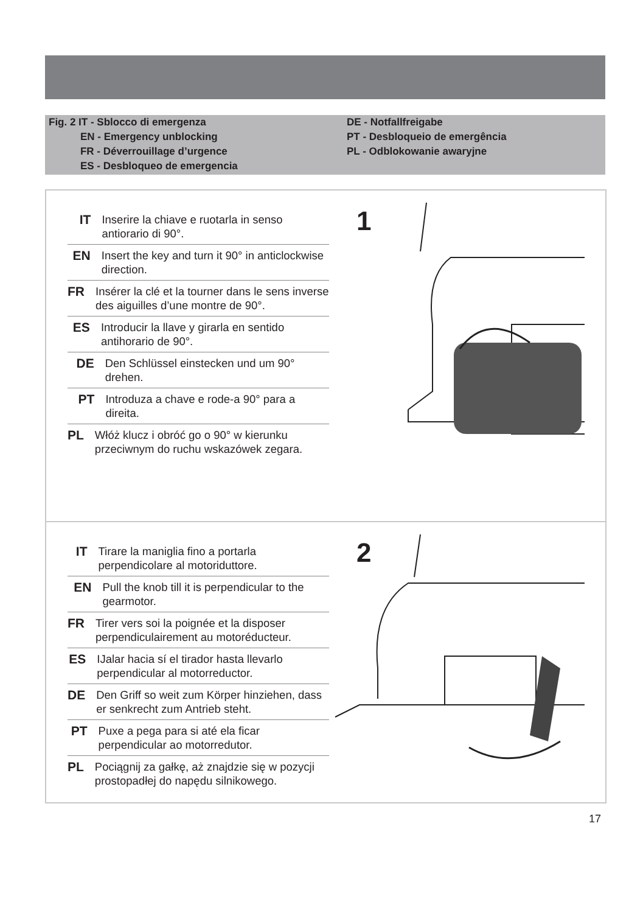Fig. 2 IT - Sblocco di emergenza
EN - Emergency unblocking
FR - Déverrouillage d’urgence
ES - Desbloqueo de emergencia
DE - Notfallfreigabe
PT - Desbloqueio de emergência
PL - Odblokowanie awaryjne
IT Inserire la chiave e ruotarla in senso antiorario di 90°.
EN Insert the key and turn it 90° in anticlockwise direction.
FR Insérer la clé et la tourner dans le sens inverse des aiguilles d’une montre de 90°.
ES Introducir la llave y girarla en sentido antihorario de 90°.
DE Den Schlüssel einstecken und um 90° drehen.
PT Introduza a chave e rode-a 90° para a direita.
PL Włóż klucz i obróć go o 90° w kierunku przeciwnym do ruchu wskazówek zegara.
1
IT Tirare la maniglia fino a portarla perpendicolare al motoriduttore.
EN Pull the knob till it is perpendicular to the gearmotor.
FR Tirer vers soi la poignée et la disposer perpendiculairement au motoréducteur.
ES IJalar hacia sí el tirador hasta llevarlo perpendicular al motorreductor.
DE Den Griff so weit zum Körper hinziehen, dass er senkrecht zum Antrieb steht.
PT Puxe a pega para si até ela ficar perpendicular ao motorredutor.
PL Pociągnij za gałkę, aż znajdzie się w pozycji prostopadłej do napędu silnikowego.
2
17